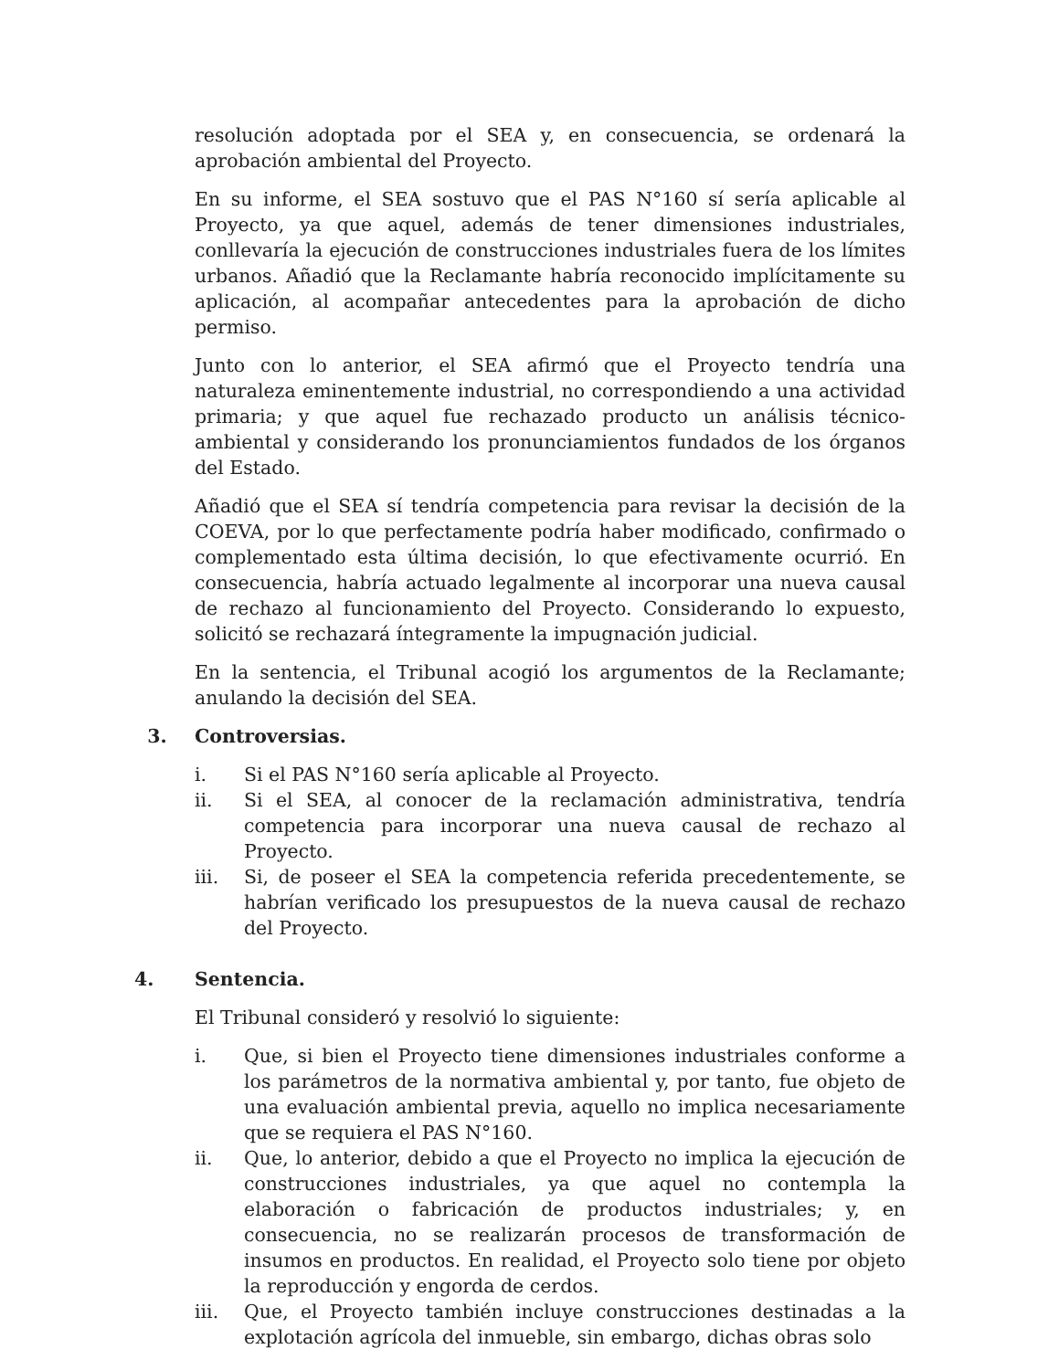resolución adoptada por el SEA y, en consecuencia, se ordenará la aprobación ambiental del Proyecto.
En su informe, el SEA sostuvo que el PAS N°160 sí sería aplicable al Proyecto, ya que aquel, además de tener dimensiones industriales, conllevaría la ejecución de construcciones industriales fuera de los límites urbanos. Añadió que la Reclamante habría reconocido implícitamente su aplicación, al acompañar antecedentes para la aprobación de dicho permiso.
Junto con lo anterior, el SEA afirmó que el Proyecto tendría una naturaleza eminentemente industrial, no correspondiendo a una actividad primaria; y que aquel fue rechazado producto un análisis técnico-ambiental y considerando los pronunciamientos fundados de los órganos del Estado.
Añadió que el SEA sí tendría competencia para revisar la decisión de la COEVA, por lo que perfectamente podría haber modificado, confirmado o complementado esta última decisión, lo que efectivamente ocurrió. En consecuencia, habría actuado legalmente al incorporar una nueva causal de rechazo al funcionamiento del Proyecto. Considerando lo expuesto, solicitó se rechazará íntegramente la impugnación judicial.
En la sentencia, el Tribunal acogió los argumentos de la Reclamante; anulando la decisión del SEA.
3. Controversias.
i. Si el PAS N°160 sería aplicable al Proyecto.
ii. Si el SEA, al conocer de la reclamación administrativa, tendría competencia para incorporar una nueva causal de rechazo al Proyecto.
iii. Si, de poseer el SEA la competencia referida precedentemente, se habrían verificado los presupuestos de la nueva causal de rechazo del Proyecto.
4. Sentencia.
El Tribunal consideró y resolvió lo siguiente:
i. Que, si bien el Proyecto tiene dimensiones industriales conforme a los parámetros de la normativa ambiental y, por tanto, fue objeto de una evaluación ambiental previa, aquello no implica necesariamente que se requiera el PAS N°160.
ii. Que, lo anterior, debido a que el Proyecto no implica la ejecución de construcciones industriales, ya que aquel no contempla la elaboración o fabricación de productos industriales; y, en consecuencia, no se realizarán procesos de transformación de insumos en productos. En realidad, el Proyecto solo tiene por objeto la reproducción y engorda de cerdos.
iii. Que, el Proyecto también incluye construcciones destinadas a la explotación agrícola del inmueble, sin embargo, dichas obras solo